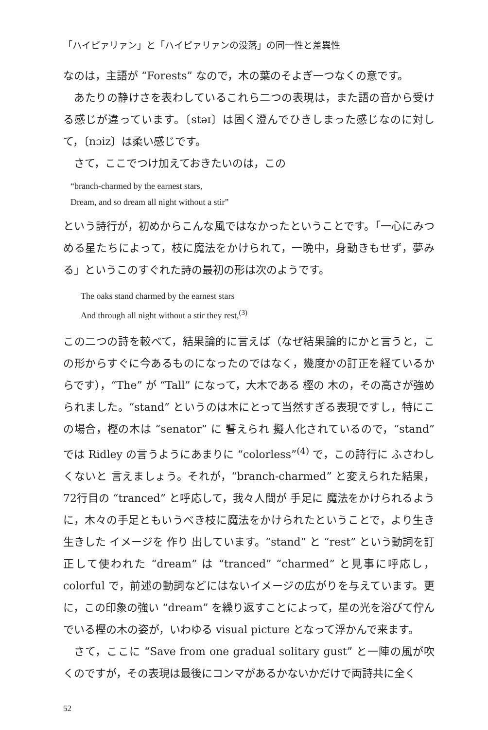「ハイピァリァン」と「ハイピァリァンの没落」の同一性と差異性
なのは，主語が “Forests” なので，木の葉のそよぎ一つなくの意です。
あたりの静けさを表わしているこれら二つの表現は，また語の音から受ける感じが違っています。〔stəɪ〕は固く澄んでひきしまった感じなのに対して，〔nɔiz〕は柔い感じです。
さて，ここでつけ加えておきたいのは，この
“branch-charmed by the earnest stars,
Dream, and so dream all night without a stir”
という詩行が，初めからこんな風ではなかったということです。「一心にみつめる星たちによって，枝に魔法をかけられて，一晩中，身動きもせず，夢みる」というこのすぐれた詩の最初の形は次のようです。
The oaks stand charmed by the earnest stars
And through all night without a stir they rest,<sup>(3)</sup>
この二つの詩を較べて，結果論的に言えば（なぜ結果論的にかと言うと，この形からすぐに今あるものになったのではなく，幾度かの訂正を経ているからです），“The” が “Tall” になって，大木である 樫の 木の，その高さが強められました。“stand” というのは木にとって当然すぎる表現ですし，特にこの場合，樫の木は “senator” に 譬えられ 擬人化されているので，“stand” では Ridley の言うようにあまりに “colorless”<sup>(4)</sup> で，この詩行に ふさわしくないと 言えましょう。それが，“branch-charmed” と変えられた結果，72行目の “tranced” と呼応して，我々人間が 手足に 魔法をかけられるように，木々の手足ともいうべき枝に魔法をかけられたということで，より生き生きした イメージを 作り 出しています。“stand” と “rest” という動詞を訂正して使われた “dream” は “tranced” “charmed” と見事に呼応し，colorful で，前述の動詞などにはないイメージの広がりを与えています。更に，この印象の強い “dream” を繰り返すことによって，星の光を浴びて佇んでいる樫の木の姿が，いわゆる visual picture となって浮かんで来ます。
さて，ここに “Save from one gradual solitary gust” と一陣の風が吹くのですが，その表現は最後にコンマがあるかないかだけで両詩共に全く
52